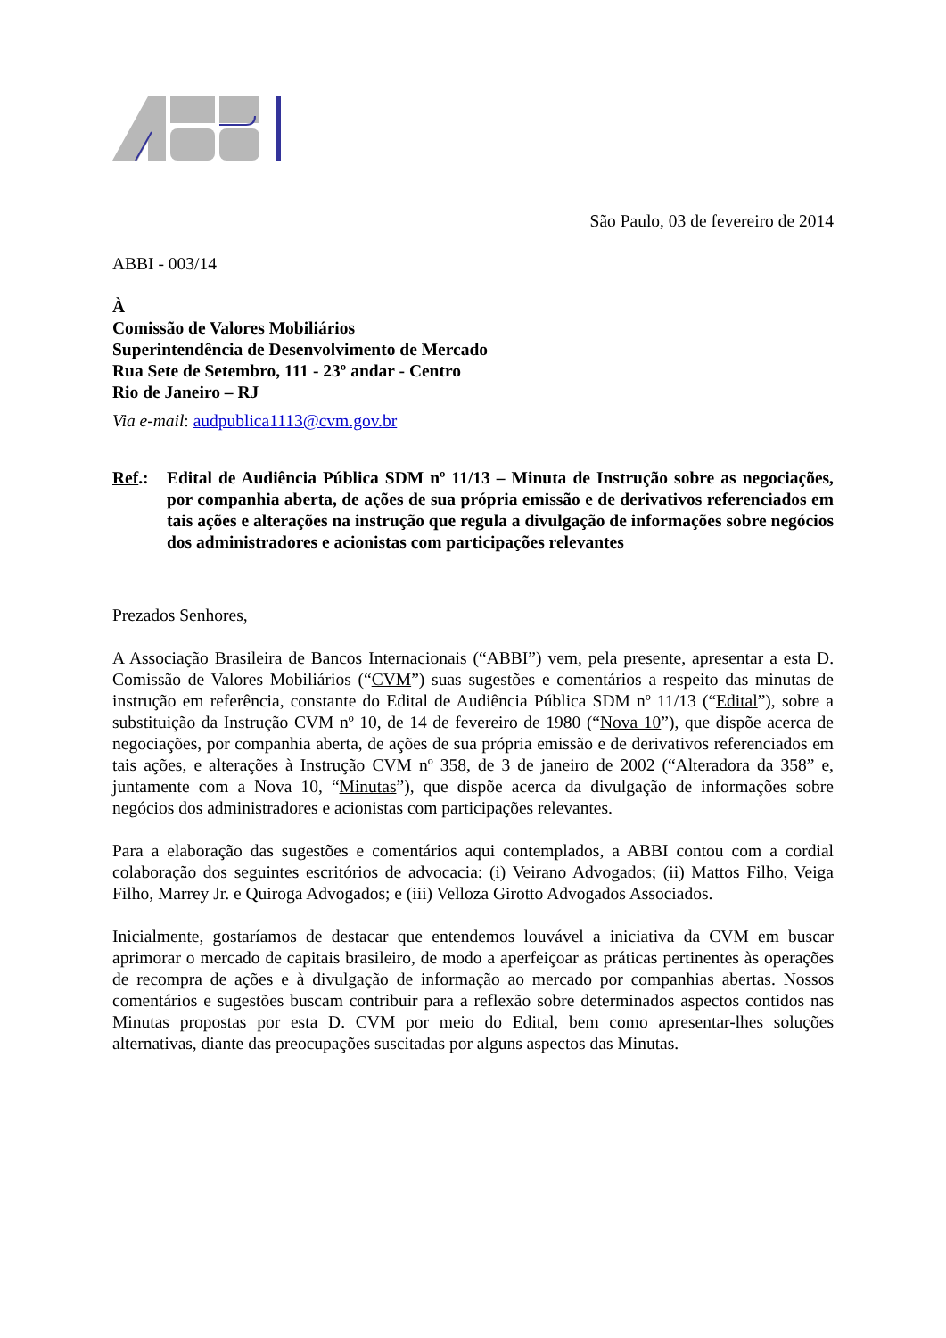São Paulo, 03 de fevereiro de 2014
ABBI - 003/14
À
Comissão de Valores Mobiliários
Superintendência de Desenvolvimento de Mercado
Rua Sete de Setembro, 111 - 23º andar - Centro
Rio de Janeiro – RJ
Via e-mail: audpublica1113@cvm.gov.br
Ref.: Edital de Audiência Pública SDM nº 11/13 – Minuta de Instrução sobre as negociações, por companhia aberta, de ações de sua própria emissão e de derivativos referenciados em tais ações e alterações na instrução que regula a divulgação de informações sobre negócios dos administradores e acionistas com participações relevantes
Prezados Senhores,
A Associação Brasileira de Bancos Internacionais (“ABBI”) vem, pela presente, apresentar a esta D. Comissão de Valores Mobiliários (“CVM”) suas sugestões e comentários a respeito das minutas de instrução em referência, constante do Edital de Audiência Pública SDM nº 11/13 (“Edital”), sobre a substituição da Instrução CVM nº 10, de 14 de fevereiro de 1980 (“Nova 10”), que dispõe acerca de negociações, por companhia aberta, de ações de sua própria emissão e de derivativos referenciados em tais ações, e alterações à Instrução CVM nº 358, de 3 de janeiro de 2002 (“Alteradora da 358” e, juntamente com a Nova 10, “Minutas”), que dispõe acerca da divulgação de informações sobre negócios dos administradores e acionistas com participações relevantes.
Para a elaboração das sugestões e comentários aqui contemplados, a ABBI contou com a cordial colaboração dos seguintes escritórios de advocacia: (i) Veirano Advogados; (ii) Mattos Filho, Veiga Filho, Marrey Jr. e Quiroga Advogados; e (iii) Velloza Girotto Advogados Associados.
Inicialmente, gostaríamos de destacar que entendemos louvável a iniciativa da CVM em buscar aprimorar o mercado de capitais brasileiro, de modo a aperfeiçoar as práticas pertinentes às operações de recompra de ações e à divulgação de informação ao mercado por companhias abertas. Nossos comentários e sugestões buscam contribuir para a reflexão sobre determinados aspectos contidos nas Minutas propostas por esta D. CVM por meio do Edital, bem como apresentar-lhes soluções alternativas, diante das preocupações suscitadas por alguns aspectos das Minutas.